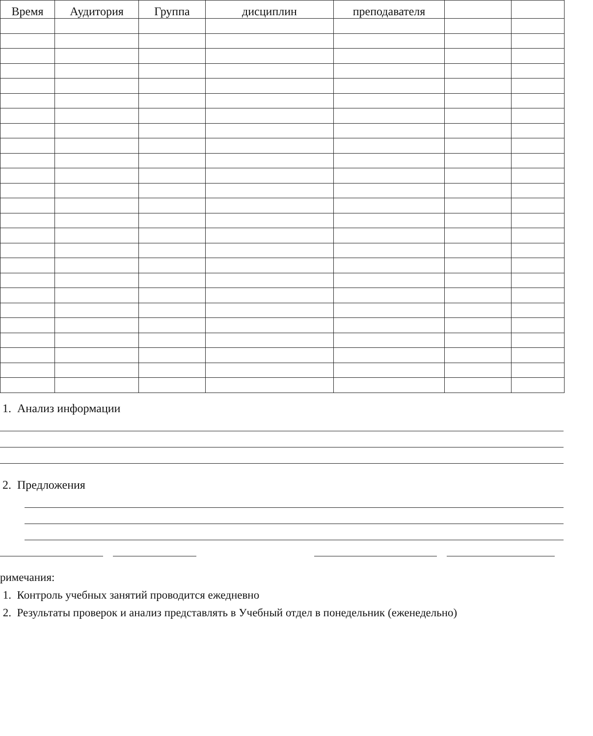| Время | Аудитория | Группа | дисциплин | преподавателя | | |
| --- | --- | --- | --- | --- | --- | --- |
1. Анализ информации
2. Предложения
римечания:
1. Контроль учебных занятий проводится ежедневно
2. Результаты проверок и анализ представлять в Учебный отдел в понедельник (еженедельно)